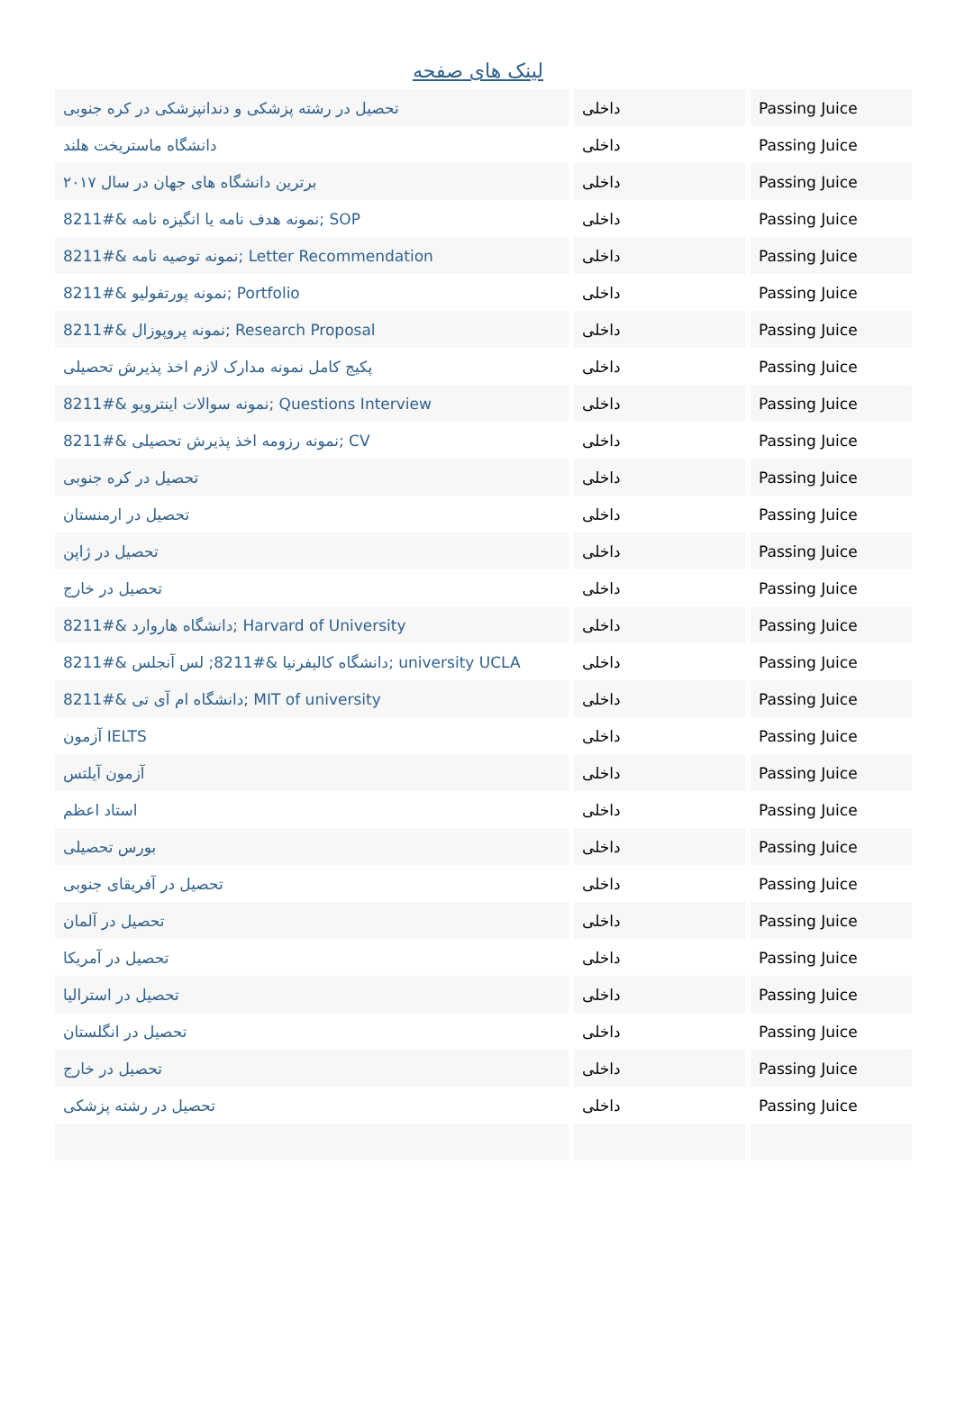لینک های صفحه
| تحصیل در رشته پزشکی و دندانپزشکی در کره جنوبی | داخلی | Passing Juice |
| دانشگاه ماستریخت هلند | داخلی | Passing Juice |
| برترین دانشگاه های جهان در سال ۲۰۱۷ | داخلی | Passing Juice |
| نمونه هدف نامه یا انگیزه نامه &#8211; SOP | داخلی | Passing Juice |
| نمونه توصیه نامه &#8211; Letter Recommendation | داخلی | Passing Juice |
| نمونه پورتفولیو &#8211; Portfolio | داخلی | Passing Juice |
| نمونه پروپوزال &#8211; Research Proposal | داخلی | Passing Juice |
| پکیج کامل نمونه مدارک لازم اخذ پذیرش تحصیلی | داخلی | Passing Juice |
| نمونه سوالات اینترویو &#8211; Questions Interview | داخلی | Passing Juice |
| نمونه رزومه اخذ پذیرش تحصیلی &#8211; CV | داخلی | Passing Juice |
| تحصیل در کره جنوبی | داخلی | Passing Juice |
| تحصیل در ارمنستان | داخلی | Passing Juice |
| تحصیل در ژاپن | داخلی | Passing Juice |
| تحصیل در خارج | داخلی | Passing Juice |
| دانشگاه هاروارد &#8211; Harvard of University | داخلی | Passing Juice |
| دانشگاه کالیفرنیا &#8211; لس آنجلس &#8211; university UCLA | داخلی | Passing Juice |
| دانشگاه ام آی تی &#8211; MIT of university | داخلی | Passing Juice |
| آزمون IELTS | داخلی | Passing Juice |
| آزمون آیلتس | داخلی | Passing Juice |
| استاد اعظم | داخلی | Passing Juice |
| بورس تحصیلی | داخلی | Passing Juice |
| تحصیل در آفریقای جنوبی | داخلی | Passing Juice |
| تحصیل در آلمان | داخلی | Passing Juice |
| تحصیل در آمریکا | داخلی | Passing Juice |
| تحصیل در استرالیا | داخلی | Passing Juice |
| تحصیل در انگلستان | داخلی | Passing Juice |
| تحصیل در خارج | داخلی | Passing Juice |
| تحصیل در رشته پزشکی | داخلی | Passing Juice |